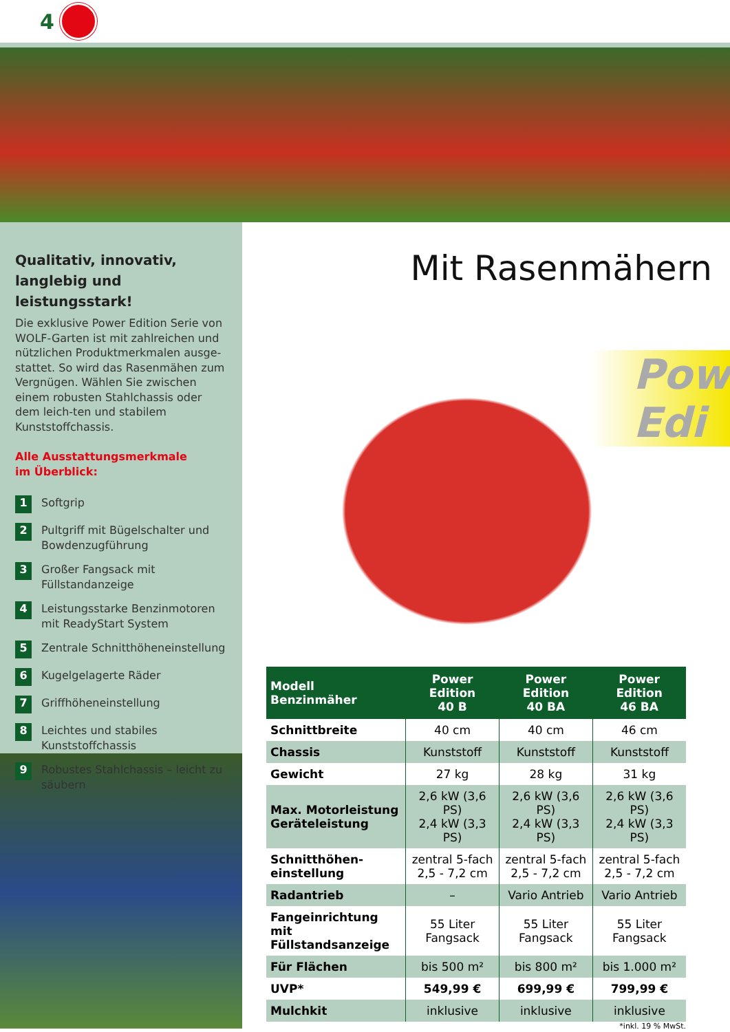4
Qualitativ, innovativ, langlebig und leistungsstark!
Die exklusive Power Edition Serie von WOLF-Garten ist mit zahlreichen und nützlichen Produktmerkmalen ausge-stattet. So wird das Rasenmähen zum Vergnügen. Wählen Sie zwischen einem robusten Stahlchassis oder dem leich-ten und stabilem Kunststoffchassis.
Alle Ausstattungsmerkmale
im Überblick:
1 Softgrip
2 Pultgriff mit Bügelschalter und Bowdenzugführung
3 Großer Fangsack mit Füllstandanzeige
4 Leistungsstarke Benzinmotoren mit ReadyStart System
5 Zentrale Schnitthöheneinstellung
6 Kugelgelagerte Räder
7 Griffhöheneinstellung
8 Leichtes und stabiles Kunststoffchassis
9 Robustes Stahlchassis – leicht zu säubern
Mit Rasenmähern
Pow
Edi
| Modell Benzinmäher | Power Edition 40 B | Power Edition 40 BA | Power Edition 46 BA |
| --- | --- | --- | --- |
| Schnittbreite | 40 cm | 40 cm | 46 cm |
| Chassis | Kunststoff | Kunststoff | Kunststoff |
| Gewicht | 27 kg | 28 kg | 31 kg |
| Max. Motorleistung Geräteleistung | 2,6 kW (3,6 PS) 2,4 kW (3,3 PS) | 2,6 kW (3,6 PS) 2,4 kW (3,3 PS) | 2,6 kW (3,6 PS) 2,4 kW (3,3 PS) |
| Schnitthöhen- einstellung | zentral 5-fach 2,5 - 7,2 cm | zentral 5-fach 2,5 - 7,2 cm | zentral 5-fach 2,5 - 7,2 cm |
| Radantrieb | – | Vario Antrieb | Vario Antrieb |
| Fangeinrichtung mit Füllstandsanzeige | 55 Liter Fangsack | 55 Liter Fangsack | 55 Liter Fangsack |
| Für Flächen | bis 500 m² | bis 800 m² | bis 1.000 m² |
| UVP* | 549,99 € | 699,99 € | 799,99 € |
| Mulchkit | inklusive | inklusive | inklusive |
*inkl. 19 % MwSt.